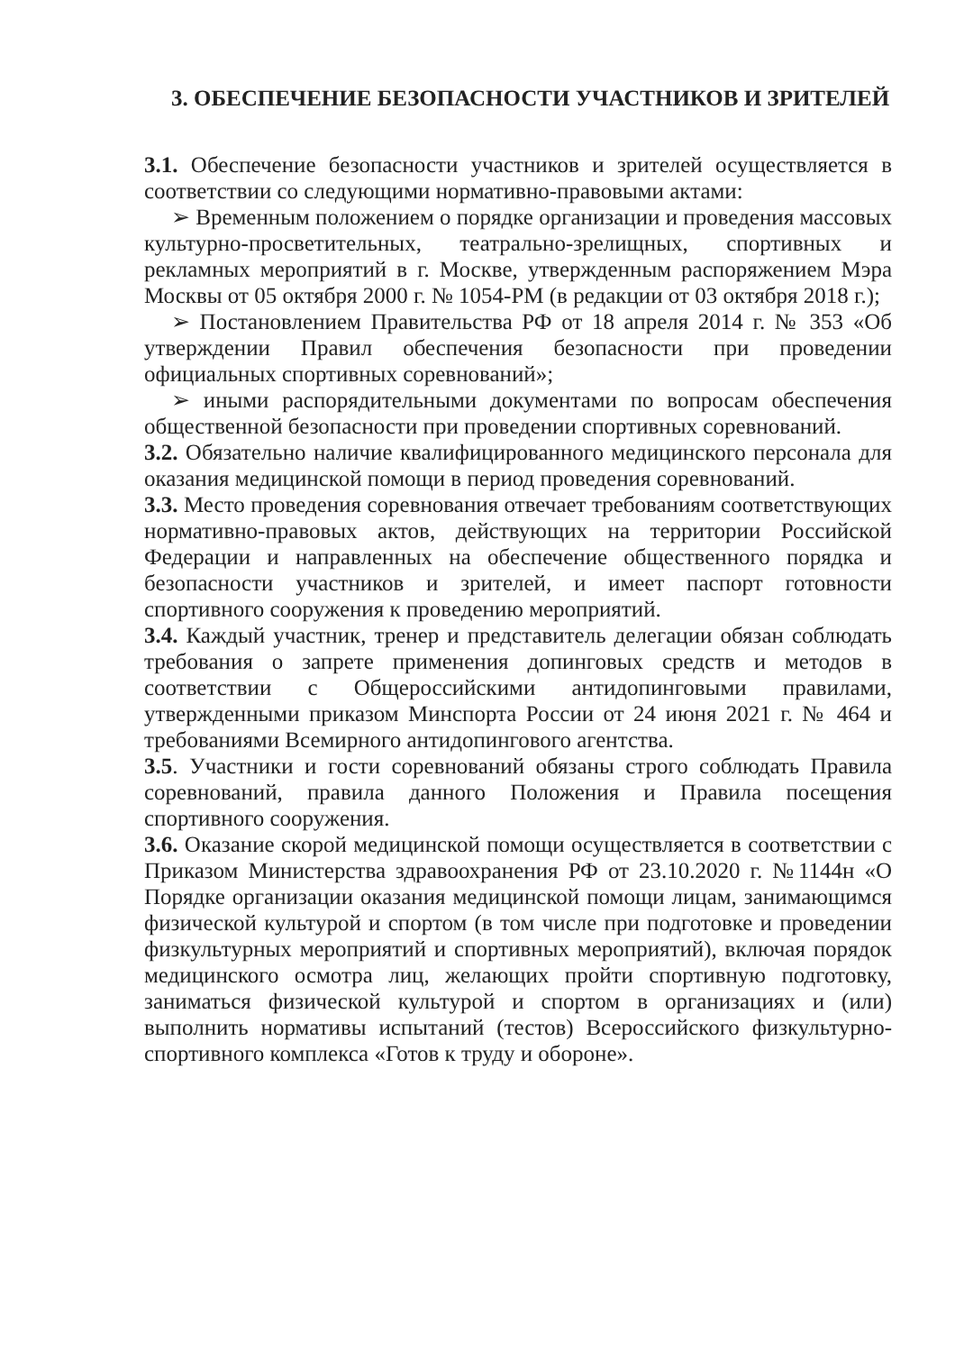3. ОБЕСПЕЧЕНИЕ БЕЗОПАСНОСТИ УЧАСТНИКОВ И ЗРИТЕЛЕЙ
3.1. Обеспечение безопасности участников и зрителей осуществляется в соответствии со следующими нормативно-правовыми актами:
➢ Временным положением о порядке организации и проведения массовых культурно-просветительных, театрально-зрелищных, спортивных и рекламных мероприятий в г. Москве, утвержденным распоряжением Мэра Москвы от 05 октября 2000 г. № 1054-РМ (в редакции от 03 октября 2018 г.);
➢ Постановлением Правительства РФ от 18 апреля 2014 г. № 353 «Об утверждении Правил обеспечения безопасности при проведении официальных спортивных соревнований»;
➢ иными распорядительными документами по вопросам обеспечения общественной безопасности при проведении спортивных соревнований.
3.2. Обязательно наличие квалифицированного медицинского персонала для оказания медицинской помощи в период проведения соревнований.
3.3. Место проведения соревнования отвечает требованиям соответствующих нормативно-правовых актов, действующих на территории Российской Федерации и направленных на обеспечение общественного порядка и безопасности участников и зрителей, и имеет паспорт готовности спортивного сооружения к проведению мероприятий.
3.4. Каждый участник, тренер и представитель делегации обязан соблюдать требования о запрете применения допинговых средств и методов в соответствии с Общероссийскими антидопинговыми правилами, утвержденными приказом Минспорта России от 24 июня 2021 г. № 464 и требованиями Всемирного антидопингового агентства.
3.5. Участники и гости соревнований обязаны строго соблюдать Правила соревнований, правила данного Положения и Правила посещения спортивного сооружения.
3.6. Оказание скорой медицинской помощи осуществляется в соответствии с Приказом Министерства здравоохранения РФ от 23.10.2020 г. №1144н «О Порядке организации оказания медицинской помощи лицам, занимающимся физической культурой и спортом (в том числе при подготовке и проведении физкультурных мероприятий и спортивных мероприятий), включая порядок медицинского осмотра лиц, желающих пройти спортивную подготовку, заниматься физической культурой и спортом в организациях и (или) выполнить нормативы испытаний (тестов) Всероссийского физкультурно-спортивного комплекса «Готов к труду и обороне».